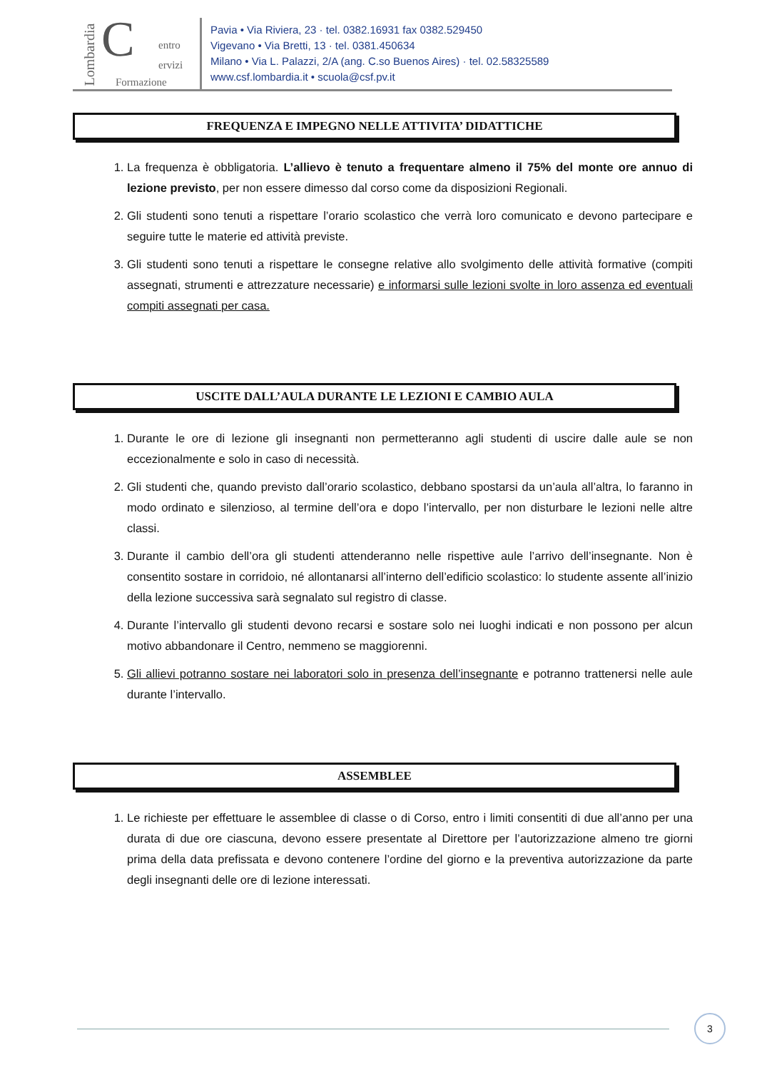Lombardia C entro
ervizi
Formazione
Pavia • Via Riviera, 23 · tel. 0382.16931 fax 0382.529450
Vigevano • Via Bretti, 13 · tel. 0381.450634
Milano • Via L. Palazzi, 2/A (ang. C.so Buenos Aires) · tel. 02.58325589
www.csf.lombardia.it • scuola@csf.pv.it
FREQUENZA E IMPEGNO NELLE ATTIVITA’ DIDATTICHE
1. La frequenza è obbligatoria. L’allievo è tenuto a frequentare almeno il 75% del monte ore annuo di lezione previsto, per non essere dimesso dal corso come da disposizioni Regionali.
2. Gli studenti sono tenuti a rispettare l’orario scolastico che verrà loro comunicato e devono partecipare e seguire tutte le materie ed attività previste.
3. Gli studenti sono tenuti a rispettare le consegne relative allo svolgimento delle attività formative (compiti assegnati, strumenti e attrezzature necessarie) e informarsi sulle lezioni svolte in loro assenza ed eventuali compiti assegnati per casa.
USCITE DALL’AULA DURANTE LE LEZIONI E CAMBIO AULA
1. Durante le ore di lezione gli insegnanti non permetteranno agli studenti di uscire dalle aule se non eccezionalmente e solo in caso di necessità.
2. Gli studenti che, quando previsto dall’orario scolastico, debbano spostarsi da un’aula all’altra, lo faranno in modo ordinato e silenzioso, al termine dell’ora e dopo l’intervallo, per non disturbare le lezioni nelle altre classi.
3. Durante il cambio dell’ora gli studenti attenderanno nelle rispettive aule l’arrivo dell’insegnante. Non è consentito sostare in corridoio, né allontanarsi all’interno dell’edificio scolastico: lo studente assente all’inizio della lezione successiva sarà segnalato sul registro di classe.
4. Durante l’intervallo gli studenti devono recarsi e sostare solo nei luoghi indicati e non possono per alcun motivo abbandonare il Centro, nemmeno se maggiorenni.
5. Gli allievi potranno sostare nei laboratori solo in presenza dell’insegnante e potranno trattenersi nelle aule durante l’intervallo.
ASSEMBLEE
1. Le richieste per effettuare le assemblee di classe o di Corso, entro i limiti consentiti di due all’anno per una durata di due ore ciascuna, devono essere presentate al Direttore per l’autorizzazione almeno tre giorni prima della data prefissata e devono contenere l’ordine del giorno e la preventiva autorizzazione da parte degli insegnanti delle ore di lezione interessati.
3